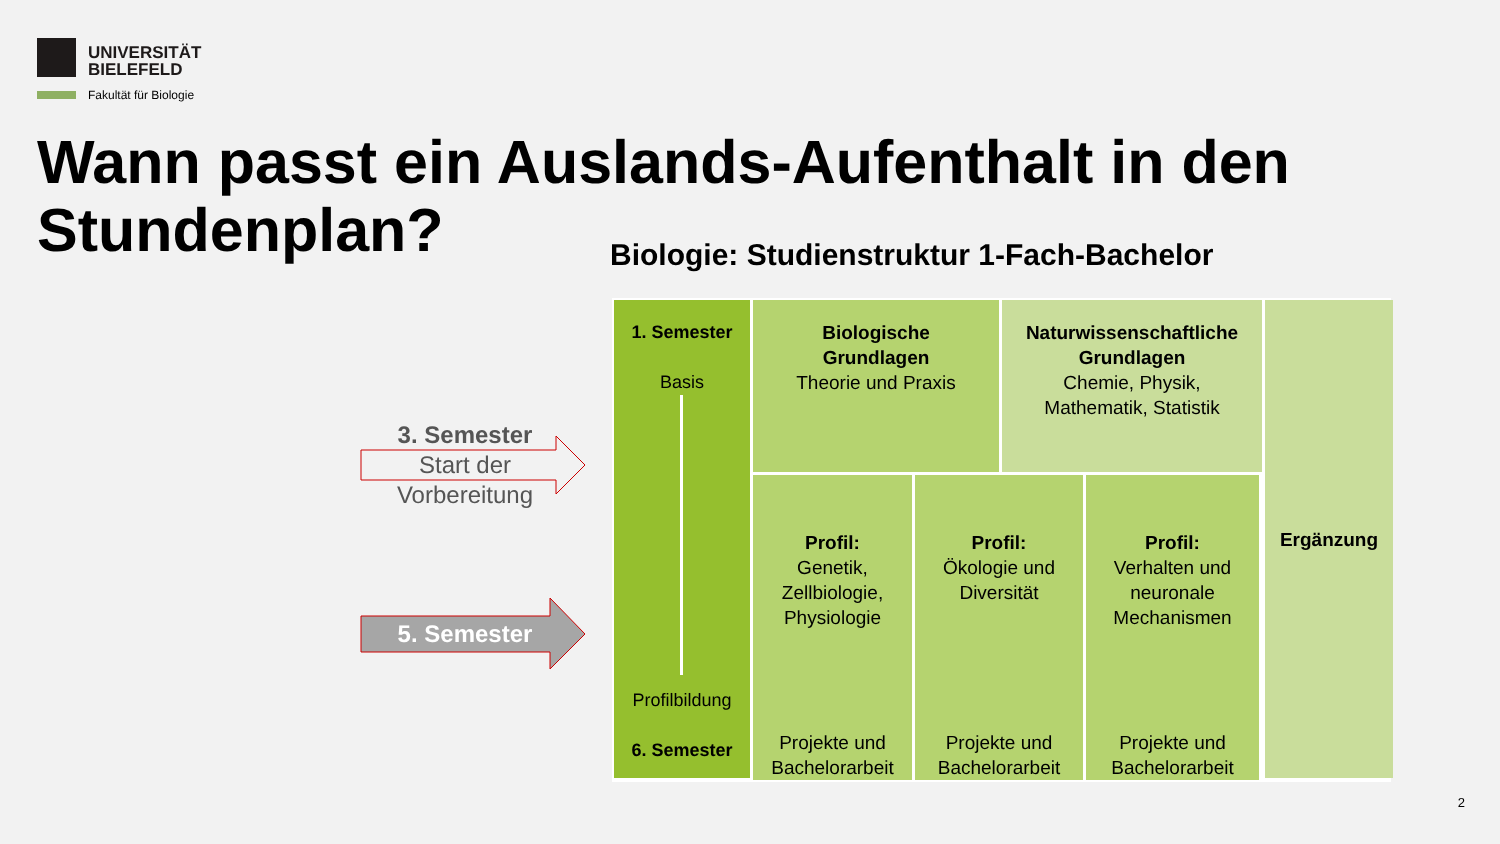UNIVERSITÄT
BIELEFELD
Fakultät für Biologie
Wann passt ein Auslands-Aufenthalt in den Stundenplan?
Biologie: Studienstruktur 1-Fach-Bachelor
3. Semester
Start der
Vorbereitung
5. Semester
1. Semester
Basis
Profilbildung
6. Semester
Biologische
Grundlagen
Theorie und Praxis
Naturwissenschaftliche
Grundlagen
Chemie, Physik,
Mathematik, Statistik
Ergänzung
Profil:
Genetik,
Zellbiologie,
Physiologie
Projekte und
Bachelorarbeit
Profil:
Ökologie und
Diversität
Projekte und
Bachelorarbeit
Profil:
Verhalten und
neuronale
Mechanismen
Projekte und
Bachelorarbeit
2